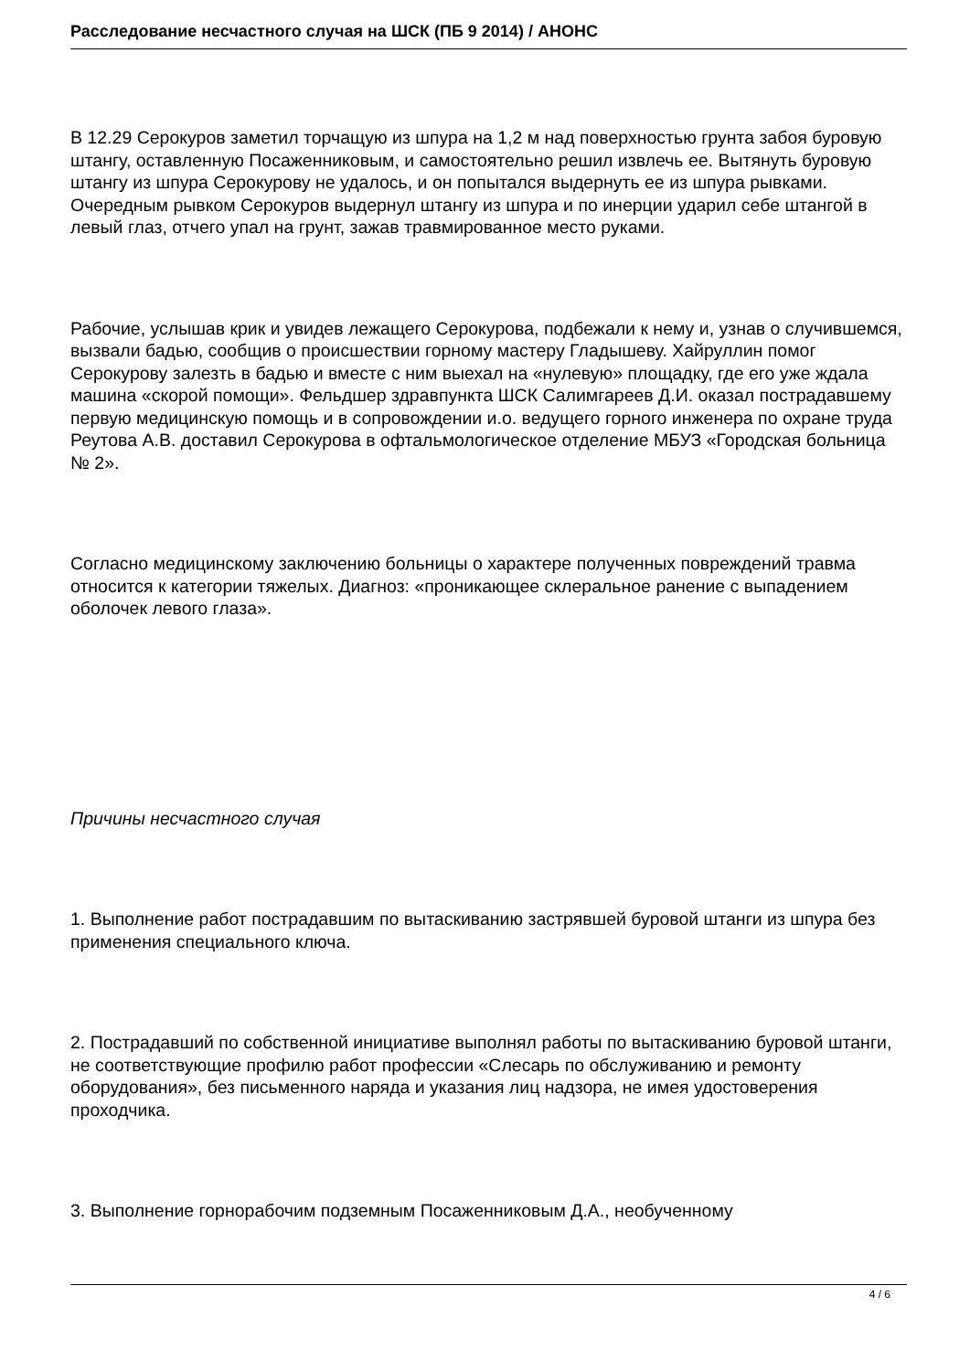Расследование несчастного случая на ШСК (ПБ 9 2014) / АНОНС
В 12.29 Серокуров заметил торчащую из шпура на 1,2 м над поверхностью грунта забоя буровую штангу, оставленную Посаженниковым, и самостоятельно решил извлечь ее. Вытянуть буровую штангу из шпура Серокурову не удалось, и он попытался выдернуть ее из шпура рывками. Очередным рывком Серокуров выдернул штангу из шпура и по инерции ударил себе штангой в левый глаз, отчего упал на грунт, зажав травмированное место руками.
Рабочие, услышав крик и увидев лежащего Серокурова, подбежали к нему и, узнав о случившемся, вызвали бадью, сообщив о происшествии горному мастеру Гладышеву. Хайруллин помог Серокурову залезть в бадью и вместе с ним выехал на «нулевую» площадку, где его уже ждала машина «скорой помощи». Фельдшер здравпункта ШСК Салимгареев Д.И. оказал пострадавшему первую медицинскую помощь и в сопровождении и.о. ведущего горного инженера по охране труда Реутова А.В. доставил Серокурова в офтальмологическое отделение МБУЗ «Городская больница № 2».
Согласно медицинскому заключению больницы о характере полученных повреждений травма относится к категории тяжелых. Диагноз: «проникающее склеральное ранение с выпадением оболочек левого глаза».
Причины несчастного случая
1. Выполнение работ пострадавшим по вытаскиванию застрявшей буровой штанги из шпура без применения специального ключа.
2. Пострадавший по собственной инициативе выполнял работы по вытаскиванию буровой штанги, не соответствующие профилю работ профессии «Слесарь по обслуживанию и ремонту оборудования», без письменного наряда и указания лиц надзора, не имея удостоверения проходчика.
3. Выполнение горнорабочим подземным Посаженниковым Д.А., необученному
4 / 6